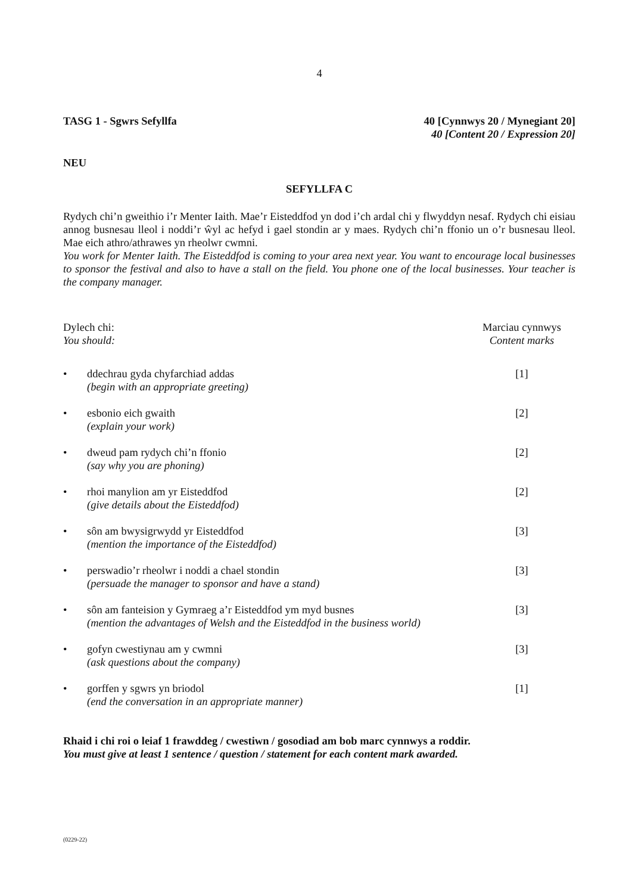4
TASG 1 - Sgwrs Sefyllfa 40 [Cynnwys 20 / Mynegiant 20]
40 [Content 20 / Expression 20]
NEU
SEFYLLFA C
Rydych chi’n gweithio i’r Menter Iaith. Mae’r Eisteddfod yn dod i’ch ardal chi y flwyddyn nesaf. Rydych chi eisiau annog busnesau lleol i noddi’r ŵyl ac hefyd i gael stondin ar y maes. Rydych chi’n ffonio un o’r busnesau lleol. Mae eich athro/athrawes yn rheolwr cwmni.
You work for Menter Iaith. The Eisteddfod is coming to your area next year. You want to encourage local businesses to sponsor the festival and also to have a stall on the field. You phone one of the local businesses. Your teacher is the company manager.
Dylech chi:
You should:
Marciau cynnwys
Content marks
• ddechrau gyda chyfarchiad addas
(begin with an appropriate greeting)
[1]
• esbonio eich gwaith
(explain your work)
[2]
• dweud pam rydych chi’n ffonio
(say why you are phoning)
[2]
• rhoi manylion am yr Eisteddfod
(give details about the Eisteddfod)
[2]
• sôn am bwysigrwydd yr Eisteddfod
(mention the importance of the Eisteddfod)
[3]
• perswadio’r rheolwr i noddi a chael stondin
(persuade the manager to sponsor and have a stand)
[3]
• sôn am fanteision y Gymraeg a’r Eisteddfod ym myd busnes
(mention the advantages of Welsh and the Eisteddfod in the business world)
[3]
• gofyn cwestiynau am y cwmni
(ask questions about the company)
[3]
• gorffen y sgwrs yn briodol
(end the conversation in an appropriate manner)
[1]
Rhaid i chi roi o leiaf 1 frawddeg / cwestiwn / gosodiad am bob marc cynnwys a roddir.
You must give at least 1 sentence / question / statement for each content mark awarded.
(0229-22)